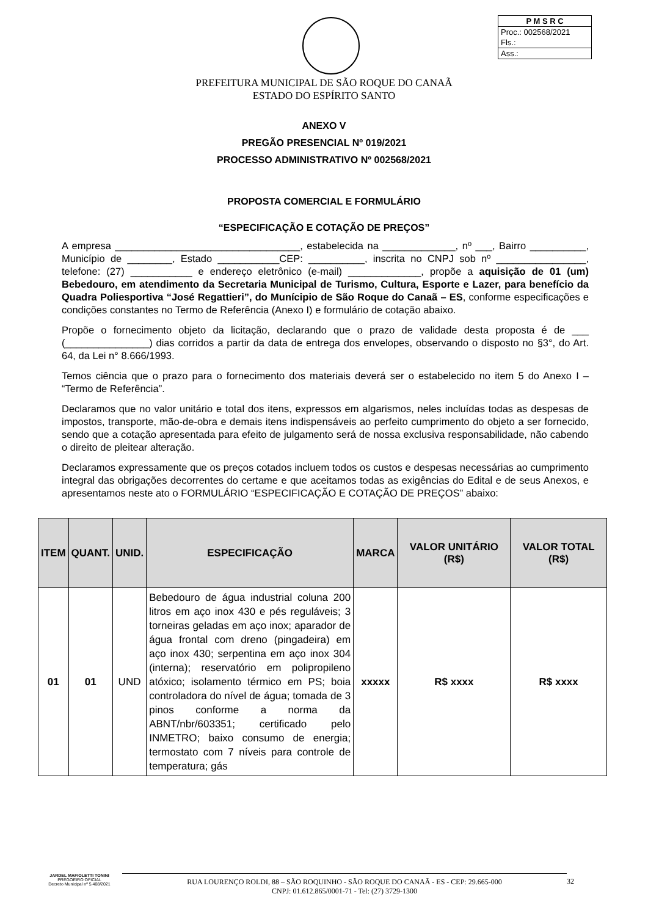P M S R C
Proc.: 002568/2021
Fls.:
Ass.:
PREFEITURA MUNICIPAL DE SÃO ROQUE DO CANAÃ
ESTADO DO ESPÍRITO SANTO
ANEXO V
PREGÃO PRESENCIAL Nº 019/2021
PROCESSO ADMINISTRATIVO Nº 002568/2021
PROPOSTA COMERCIAL E FORMULÁRIO
“ESPECIFICAÇÃO E COTAÇÃO DE PREÇOS”
A empresa _________________________________, estabelecida na _____________, nº ___, Bairro __________, Município de ________, Estado ___________CEP: __________, inscrita no CNPJ sob nº ________________, telefone: (27) ___________ e endereço eletrônico (e-mail) _____________, propõe a aquisição de 01 (um) Bebedouro, em atendimento da Secretaria Municipal de Turismo, Cultura, Esporte e Lazer, para benefício da Quadra Poliesportiva “José Regattieri”, do Munícipio de São Roque do Canaã – ES, conforme especificações e condições constantes no Termo de Referência (Anexo I) e formulário de cotação abaixo.
Propõe o fornecimento objeto da licitação, declarando que o prazo de validade desta proposta é de ___ (_______________) dias corridos a partir da data de entrega dos envelopes, observando o disposto no §3°, do Art. 64, da Lei n° 8.666/1993.
Temos ciência que o prazo para o fornecimento dos materiais deverá ser o estabelecido no item 5 do Anexo I – “Termo de Referência”.
Declaramos que no valor unitário e total dos itens, expressos em algarismos, neles incluídas todas as despesas de impostos, transporte, mão-de-obra e demais itens indispensáveis ao perfeito cumprimento do objeto a ser fornecido, sendo que a cotação apresentada para efeito de julgamento será de nossa exclusiva responsabilidade, não cabendo o direito de pleitear alteração.
Declaramos expressamente que os preços cotados incluem todos os custos e despesas necessárias ao cumprimento integral das obrigações decorrentes do certame e que aceitamos todas as exigências do Edital e de seus Anexos, e apresentamos neste ato o FORMULÁRIO “ESPECIFICAÇÃO E COTAÇÃO DE PREÇOS” abaixo:
| ITEM | QUANT. | UNID. | ESPECIFICAÇÃO | MARCA | VALOR UNITÁRIO (R$) | VALOR TOTAL (R$) |
| --- | --- | --- | --- | --- | --- | --- |
| 01 | 01 | UND | Bebedouro de água industrial coluna 200 litros em aço inox 430 e pés reguláveis; 3 torneiras geladas em aço inox; aparador de água frontal com dreno (pingadeira) em aço inox 430; serpentina em aço inox 304 (interna); reservatório em polipropileno atóxico; isolamento térmico em PS; boia controladora do nível de água; tomada de 3 pinos conforme a norma da ABNT/nbr/603351; certificado pelo INMETRO; baixo consumo de energia; termostato com 7 níveis para controle de temperatura; gás | xxxxx | R$ xxxx | R$ xxxx |
JARDEL MAFIOLETTI TONINI
PREGOEIRO OFICIAL
Decreto Municipal nº 5.408/2021
RUA LOURENÇO ROLDI, 88 – SÃO ROQUINHO - SÃO ROQUE DO CANAÃ - ES - CEP: 29.665-000
CNPJ: 01.612.865/0001-71 - Tel: (27) 3729-1300
32